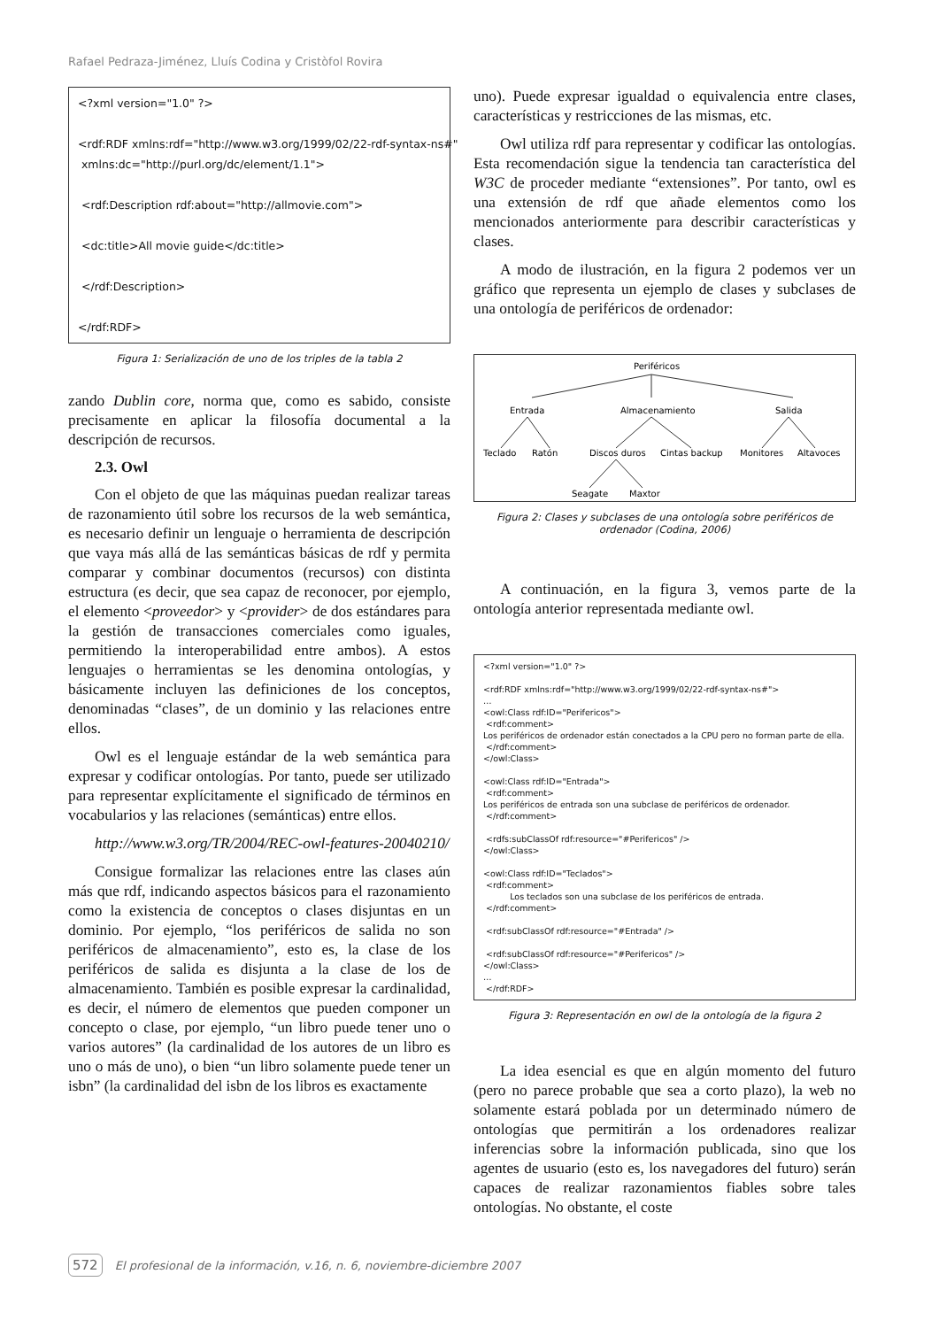Rafael Pedraza-Jiménez, Lluís Codina y Cristòfol Rovira
<?xml version="1.0" ?> <rdf:RDF xmlns:rdf="http://www.w3.org/1999/02/22-rdf-syntax-ns#" xmlns:dc="http://purl.org/dc/element/1.1"> <rdf:Description rdf:about="http://allmovie.com"> <dc:title>All movie guide</dc:title> </rdf:Description> </rdf:RDF>
Figura 1: Serialización de uno de los triples de la tabla 2
zando Dublin core, norma que, como es sabido, consiste precisamente en aplicar la filosofía documental a la descripción de recursos.
2.3. Owl
Con el objeto de que las máquinas puedan realizar tareas de razonamiento útil sobre los recursos de la web semántica, es necesario definir un lenguaje o herramienta de descripción que vaya más allá de las semánticas básicas de rdf y permita comparar y combinar documentos (recursos) con distinta estructura (es decir, que sea capaz de reconocer, por ejemplo, el elemento <proveedor> y <provider> de dos estándares para la gestión de transacciones comerciales como iguales, permitiendo la interoperabilidad entre ambos). A estos lenguajes o herramientas se les denomina ontologías, y básicamente incluyen las definiciones de los conceptos, denominadas “clases”, de un dominio y las relaciones entre ellos.
Owl es el lenguaje estándar de la web semántica para expresar y codificar ontologías. Por tanto, puede ser utilizado para representar explícitamente el significado de términos en vocabularios y las relaciones (semánticas) entre ellos.
http://www.w3.org/TR/2004/REC-owl-features-20040210/
Consigue formalizar las relaciones entre las clases aún más que rdf, indicando aspectos básicos para el razonamiento como la existencia de conceptos o clases disjuntas en un dominio. Por ejemplo, “los periféricos de salida no son periféricos de almacenamiento”, esto es, la clase de los periféricos de salida es disjunta a la clase de los de almacenamiento. También es posible expresar la cardinalidad, es decir, el número de elementos que pueden componer un concepto o clase, por ejemplo, “un libro puede tener uno o varios autores” (la cardinalidad de los autores de un libro es uno o más de uno), o bien “un libro solamente puede tener un isbn” (la cardinalidad del isbn de los libros es exactamente
uno). Puede expresar igualdad o equivalencia entre clases, características y restricciones de las mismas, etc.
Owl utiliza rdf para representar y codificar las ontologías. Esta recomendación sigue la tendencia tan característica del W3C de proceder mediante “extensiones”. Por tanto, owl es una extensión de rdf que añade elementos como los mencionados anteriormente para describir características y clases.
A modo de ilustración, en la figura 2 podemos ver un gráfico que representa un ejemplo de clases y subclases de una ontología de periféricos de ordenador:
Periféricos
Entrada
Almacenamiento
Salida
Teclado
Ratón
Discos duros
Cintas backup
Monitores
Altavoces
Seagate
Maxtor
Figura 2: Clases y subclases de una ontología sobre periféricos de ordenador (Codina, 2006)
A continuación, en la figura 3, vemos parte de la ontología anterior representada mediante owl.
<?xml version="1.0" ?> <rdf:RDF xmlns:rdf="http://www.w3.org/1999/02/22-rdf-syntax-ns#"> … <owl:Class rdf:ID="Perifericos"> <rdf:comment> Los periféricos de ordenador están conectados a la CPU pero no forman parte de ella. </rdf:comment> </owl:Class> <owl:Class rdf:ID="Entrada"> <rdf:comment> Los periféricos de entrada son una subclase de periféricos de ordenador. </rdf:comment> <rdfs:subClassOf rdf:resource="#Perifericos" /> </owl:Class> <owl:Class rdf:ID="Teclados"> <rdf:comment> Los teclados son una subclase de los periféricos de entrada. </rdf:comment> <rdf:subClassOf rdf:resource="#Entrada" /> <rdf:subClassOf rdf:resource="#Perifericos" /> </owl:Class> … </rdf:RDF>
Figura 3: Representación en owl de la ontología de la figura 2
La idea esencial es que en algún momento del futuro (pero no parece probable que sea a corto plazo), la web no solamente estará poblada por un determinado número de ontologías que permitirán a los ordenadores realizar inferencias sobre la información publicada, sino que los agentes de usuario (esto es, los navegadores del futuro) serán capaces de realizar razonamientos fiables sobre tales ontologías. No obstante, el coste
572 El profesional de la información, v.16, n. 6, noviembre-diciembre 2007